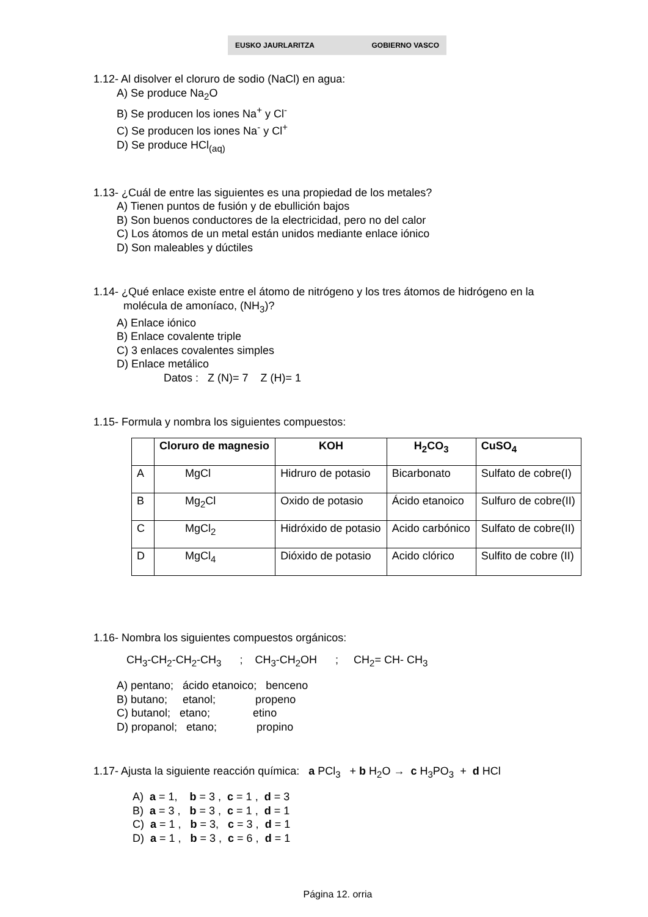EUSKO JAURLARITZA GOBIERNO VASCO
1.12- Al disolver el cloruro de sodio (NaCl) en agua:
A) Se produce Na<sub>2</sub>O
B) Se producen los iones Na<sup>+</sup> y Cl<sup>-</sup>
C) Se producen los iones Na<sup>-</sup> y Cl<sup>+</sup>
D) Se produce HCl<sub>(aq)</sub>
1.13- ¿Cuál de entre las siguientes es una propiedad de los metales?
A) Tienen puntos de fusión y de ebullición bajos
B) Son buenos conductores de la electricidad, pero no del calor
C) Los átomos de un metal están unidos mediante enlace iónico
D) Son maleables y dúctiles
1.14- ¿Qué enlace existe entre el átomo de nitrógeno y los tres átomos de hidrógeno en la
molécula de amoníaco, (NH<sub>3</sub>)?
A) Enlace iónico
B) Enlace covalente triple
C) 3 enlaces covalentes simples
D) Enlace metálico
Datos : Z (N)= 7 Z (H)= 1
1.15- Formula y nombra los siguientes compuestos:
| | Cloruro de magnesio | KOH | H<sub>2</sub>CO<sub>3</sub> | CuSO<sub>4</sub> |
| A | MgCl | Hidruro de potasio | Bicarbonato | Sulfato de cobre(I) |
| B | Mg<sub>2</sub>Cl | Oxido de potasio | Ácido etanoico | Sulfuro de cobre(II) |
| C | MgCl<sub>2</sub> | Hidróxido de potasio | Acido carbónico | Sulfato de cobre(II) |
| D | MgCl<sub>4</sub> | Dióxido de potasio | Acido clórico | Sulfito de cobre (II) |
1.16- Nombra los siguientes compuestos orgánicos:
CH<sub>3</sub>-CH<sub>2</sub>-CH<sub>2</sub>-CH<sub>3</sub> ; CH<sub>3</sub>-CH<sub>2</sub>OH ; CH<sub>2</sub>= CH- CH<sub>3</sub>
A) pentano; ácido etanoico; benceno
B) butano; etanol; propeno
C) butanol; etano; etino
D) propanol; etano; propino
1.17- Ajusta la siguiente reacción química: a PCl<sub>3</sub> + b H<sub>2</sub>O → c H<sub>3</sub>PO<sub>3</sub> + d HCl
A) a = 1, b = 3 , c = 1 , d = 3
B) a = 3 , b = 3 , c = 1 , d = 1
C) a = 1 , b = 3, c = 3 , d = 1
D) a = 1 , b = 3 , c = 6 , d = 1
Página 12. orria